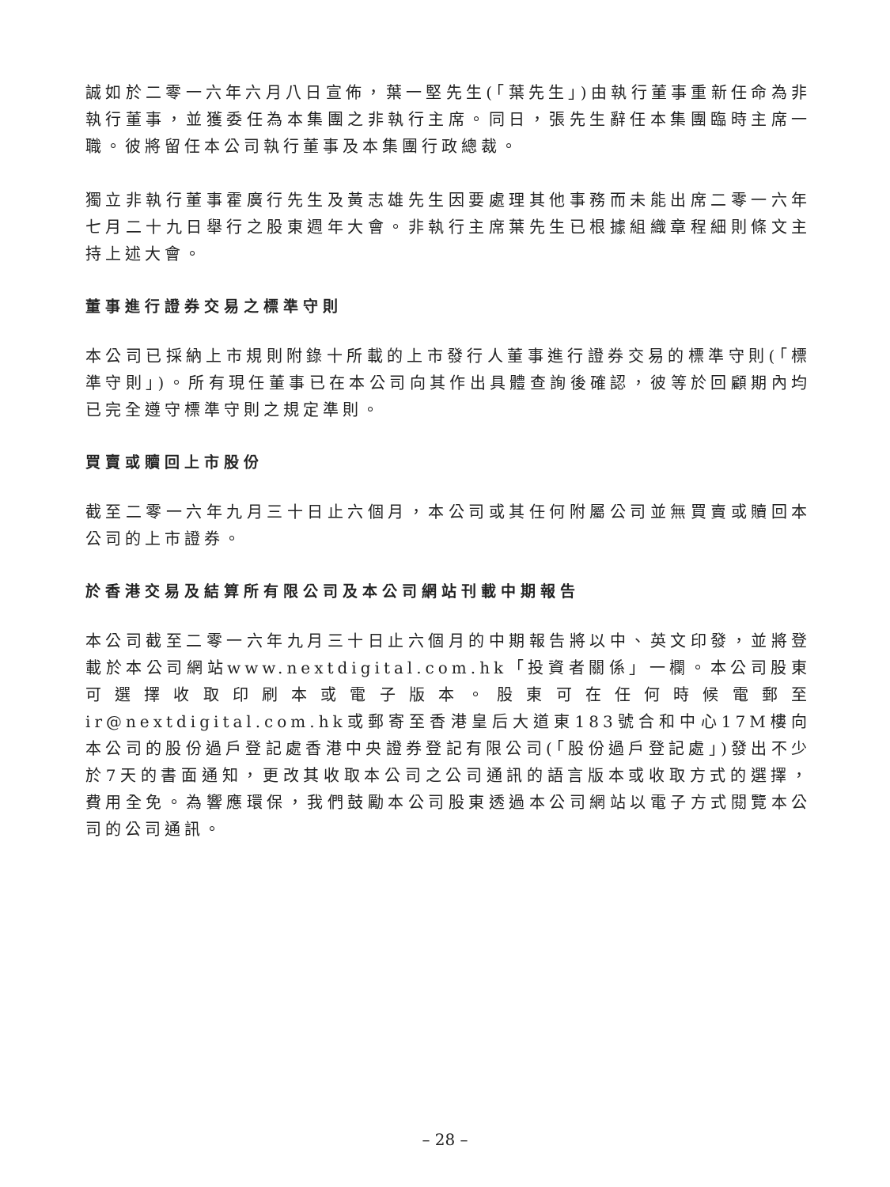誠如於二零一六年六月八日宣佈，葉一堅先生(「葉先生」)由執行董事重新任命為非執行董事，並獲委任為本集團之非執行主席。同日，張先生辭任本集團臨時主席一職。彼將留任本公司執行董事及本集團行政總裁。
獨立非執行董事霍廣行先生及黃志雄先生因要處理其他事務而未能出席二零一六年七月二十九日舉行之股東週年大會。非執行主席葉先生已根據組織章程細則條文主持上述大會。
董事進行證券交易之標準守則
本公司已採納上市規則附錄十所載的上市發行人董事進行證券交易的標準守則(「標準守則」)。所有現任董事已在本公司向其作出具體查詢後確認，彼等於回顧期內均已完全遵守標準守則之規定準則。
買賣或贖回上市股份
截至二零一六年九月三十日止六個月，本公司或其任何附屬公司並無買賣或贖回本公司的上市證券。
於香港交易及結算所有限公司及本公司網站刊載中期報告
本公司截至二零一六年九月三十日止六個月的中期報告將以中、英文印發，並將登載於本公司網站www.nextdigital.com.hk「投資者關係」一欄。本公司股東可選擇收取印刷本或電子版本。股東可在任何時候電郵至ir@nextdigital.com.hk或郵寄至香港皇后大道東183號合和中心17M樓向本公司的股份過戶登記處香港中央證券登記有限公司(「股份過戶登記處」)發出不少於7天的書面通知，更改其收取本公司之公司通訊的語言版本或收取方式的選擇，費用全免。為響應環保，我們鼓勵本公司股東透過本公司網站以電子方式閱覽本公司的公司通訊。
– 28 –